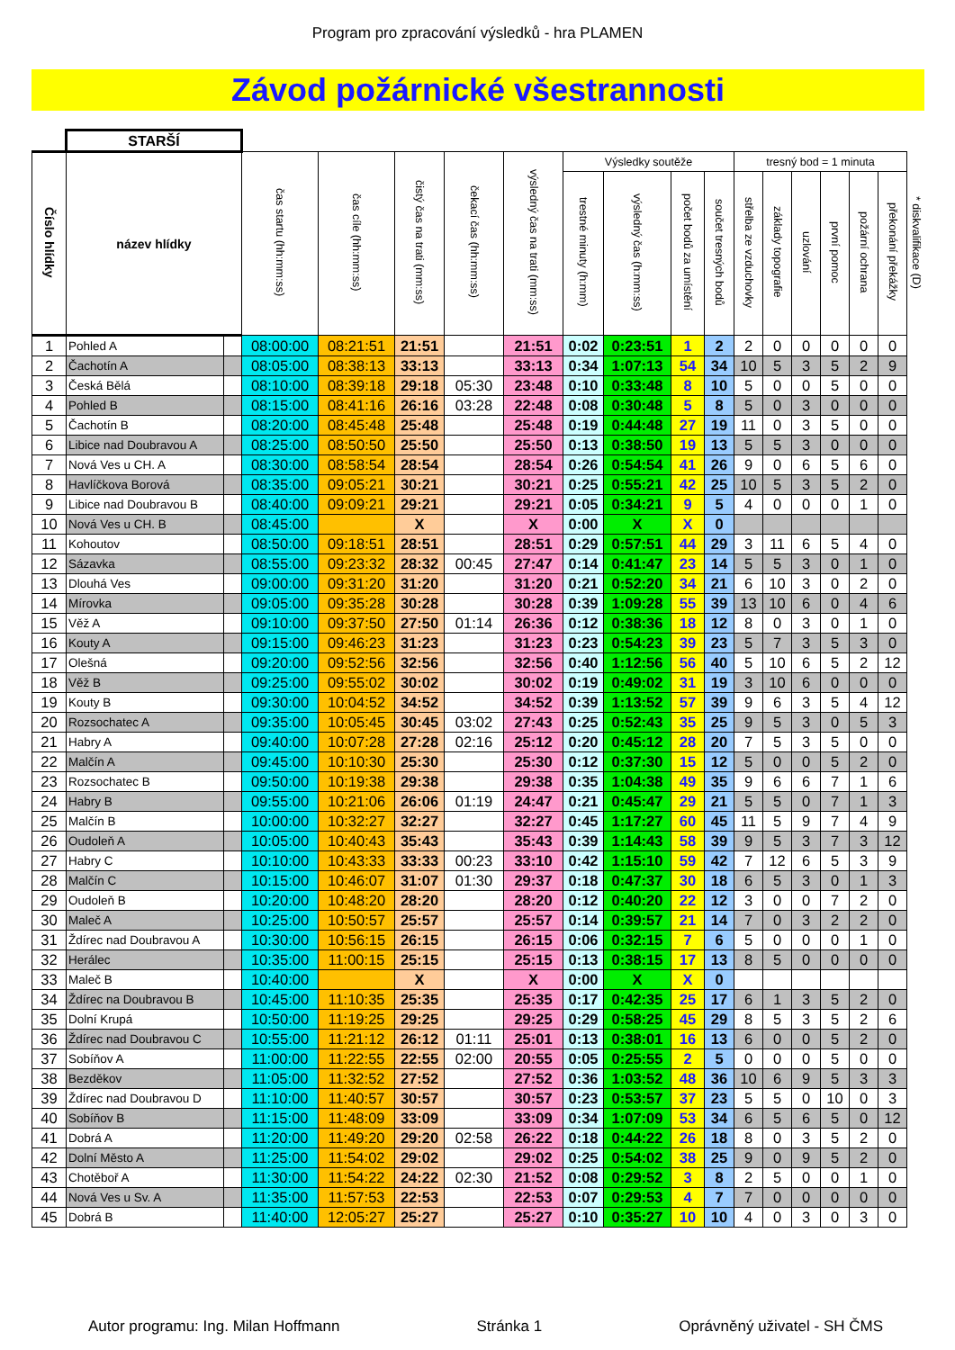Program pro zpracování výsledků - hra PLAMEN
Závod požárnické všestrannosti
| | STARŠÍ | | | | | | | | | | | | | | | | | |
| --- | --- | --- | --- | --- | --- | --- | --- | --- | --- | --- | --- | --- | --- | --- | --- | --- | --- | --- |
| Číslo hlídky | název hlídky | | čas startu (hh:mm:ss) | čas cíle (hh:mm:ss) | čistý čas na trati (mm:ss) | čekací čas (hh:mm:ss) | výsledný čas na trati (mm:ss) | Výsledky soutěže | | | | tresný bod = 1 minuta | | | | | | * diskvalifikace (D) |
| | | | | | | | | trestné minuty (h:mm) | výsledný čas (h:mm:ss) | počet bodů za umístění | součet tresných bodů | střelba ze vzduchovky | základy topografie | uzlování | první pomoc | požární ochrana | překonání překážky | |
| 1 | Pohled A | | 08:00:00 | 08:21:51 | 21:51 | | 21:51 | 0:02 | 0:23:51 | 1 | 2 | 2 | 0 | 0 | 0 | 0 | 0 | |
| 2 | Čachotín A | | 08:05:00 | 08:38:13 | 33:13 | | 33:13 | 0:34 | 1:07:13 | 54 | 34 | 10 | 5 | 3 | 5 | 2 | 9 | |
| 3 | Česká Bělá | | 08:10:00 | 08:39:18 | 29:18 | 05:30 | 23:48 | 0:10 | 0:33:48 | 8 | 10 | 5 | 0 | 0 | 5 | 0 | 0 | |
| 4 | Pohled B | | 08:15:00 | 08:41:16 | 26:16 | 03:28 | 22:48 | 0:08 | 0:30:48 | 5 | 8 | 5 | 0 | 3 | 0 | 0 | 0 | |
| 5 | Čachotín B | | 08:20:00 | 08:45:48 | 25:48 | | 25:48 | 0:19 | 0:44:48 | 27 | 19 | 11 | 0 | 3 | 5 | 0 | 0 | |
| 6 | Libice nad Doubravou A | | 08:25:00 | 08:50:50 | 25:50 | | 25:50 | 0:13 | 0:38:50 | 19 | 13 | 5 | 5 | 3 | 0 | 0 | 0 | |
| 7 | Nová Ves u CH. A | | 08:30:00 | 08:58:54 | 28:54 | | 28:54 | 0:26 | 0:54:54 | 41 | 26 | 9 | 0 | 6 | 5 | 6 | 0 | |
| 8 | Havlíčkova Borová | | 08:35:00 | 09:05:21 | 30:21 | | 30:21 | 0:25 | 0:55:21 | 42 | 25 | 10 | 5 | 3 | 5 | 2 | 0 | |
| 9 | Libice nad Doubravou B | | 08:40:00 | 09:09:21 | 29:21 | | 29:21 | 0:05 | 0:34:21 | 9 | 5 | 4 | 0 | 0 | 0 | 1 | 0 | |
| 10 | Nová Ves u CH. B | | 08:45:00 | | X | | X | 0:00 | X | X | 0 | | | | | | | |
| 11 | Kohoutov | | 08:50:00 | 09:18:51 | 28:51 | | 28:51 | 0:29 | 0:57:51 | 44 | 29 | 3 | 11 | 6 | 5 | 4 | 0 | |
| 12 | Sázavka | | 08:55:00 | 09:23:32 | 28:32 | 00:45 | 27:47 | 0:14 | 0:41:47 | 23 | 14 | 5 | 5 | 3 | 0 | 1 | 0 | |
| 13 | Dlouhá Ves | | 09:00:00 | 09:31:20 | 31:20 | | 31:20 | 0:21 | 0:52:20 | 34 | 21 | 6 | 10 | 3 | 0 | 2 | 0 | |
| 14 | Mírovka | | 09:05:00 | 09:35:28 | 30:28 | | 30:28 | 0:39 | 1:09:28 | 55 | 39 | 13 | 10 | 6 | 0 | 4 | 6 | |
| 15 | Věž A | | 09:10:00 | 09:37:50 | 27:50 | 01:14 | 26:36 | 0:12 | 0:38:36 | 18 | 12 | 8 | 0 | 3 | 0 | 1 | 0 | |
| 16 | Kouty A | | 09:15:00 | 09:46:23 | 31:23 | | 31:23 | 0:23 | 0:54:23 | 39 | 23 | 5 | 7 | 3 | 5 | 3 | 0 | |
| 17 | Olešná | | 09:20:00 | 09:52:56 | 32:56 | | 32:56 | 0:40 | 1:12:56 | 56 | 40 | 5 | 10 | 6 | 5 | 2 | 12 | |
| 18 | Věž B | | 09:25:00 | 09:55:02 | 30:02 | | 30:02 | 0:19 | 0:49:02 | 31 | 19 | 3 | 10 | 6 | 0 | 0 | 0 | |
| 19 | Kouty B | | 09:30:00 | 10:04:52 | 34:52 | | 34:52 | 0:39 | 1:13:52 | 57 | 39 | 9 | 6 | 3 | 5 | 4 | 12 | |
| 20 | Rozsochatec A | | 09:35:00 | 10:05:45 | 30:45 | 03:02 | 27:43 | 0:25 | 0:52:43 | 35 | 25 | 9 | 5 | 3 | 0 | 5 | 3 | |
| 21 | Habry A | | 09:40:00 | 10:07:28 | 27:28 | 02:16 | 25:12 | 0:20 | 0:45:12 | 28 | 20 | 7 | 5 | 3 | 5 | 0 | 0 | |
| 22 | Malčín A | | 09:45:00 | 10:10:30 | 25:30 | | 25:30 | 0:12 | 0:37:30 | 15 | 12 | 5 | 0 | 0 | 5 | 2 | 0 | |
| 23 | Rozsochatec B | | 09:50:00 | 10:19:38 | 29:38 | | 29:38 | 0:35 | 1:04:38 | 49 | 35 | 9 | 6 | 6 | 7 | 1 | 6 | |
| 24 | Habry B | | 09:55:00 | 10:21:06 | 26:06 | 01:19 | 24:47 | 0:21 | 0:45:47 | 29 | 21 | 5 | 5 | 0 | 7 | 1 | 3 | |
| 25 | Malčín B | | 10:00:00 | 10:32:27 | 32:27 | | 32:27 | 0:45 | 1:17:27 | 60 | 45 | 11 | 5 | 9 | 7 | 4 | 9 | |
| 26 | Oudoleň A | | 10:05:00 | 10:40:43 | 35:43 | | 35:43 | 0:39 | 1:14:43 | 58 | 39 | 9 | 5 | 3 | 7 | 3 | 12 | |
| 27 | Habry C | | 10:10:00 | 10:43:33 | 33:33 | 00:23 | 33:10 | 0:42 | 1:15:10 | 59 | 42 | 7 | 12 | 6 | 5 | 3 | 9 | |
| 28 | Malčín C | | 10:15:00 | 10:46:07 | 31:07 | 01:30 | 29:37 | 0:18 | 0:47:37 | 30 | 18 | 6 | 5 | 3 | 0 | 1 | 3 | |
| 29 | Oudoleň B | | 10:20:00 | 10:48:20 | 28:20 | | 28:20 | 0:12 | 0:40:20 | 22 | 12 | 3 | 0 | 0 | 7 | 2 | 0 | |
| 30 | Maleč A | | 10:25:00 | 10:50:57 | 25:57 | | 25:57 | 0:14 | 0:39:57 | 21 | 14 | 7 | 0 | 3 | 2 | 2 | 0 | |
| 31 | Ždírec nad Doubravou A | | 10:30:00 | 10:56:15 | 26:15 | | 26:15 | 0:06 | 0:32:15 | 7 | 6 | 5 | 0 | 0 | 0 | 1 | 0 | |
| 32 | Herálec | | 10:35:00 | 11:00:15 | 25:15 | | 25:15 | 0:13 | 0:38:15 | 17 | 13 | 8 | 5 | 0 | 0 | 0 | 0 | |
| 33 | Maleč B | | 10:40:00 | | X | | X | 0:00 | X | X | 0 | | | | | | | |
| 34 | Ždírec na Doubravou B | | 10:45:00 | 11:10:35 | 25:35 | | 25:35 | 0:17 | 0:42:35 | 25 | 17 | 6 | 1 | 3 | 5 | 2 | 0 | |
| 35 | Dolní Krupá | | 10:50:00 | 11:19:25 | 29:25 | | 29:25 | 0:29 | 0:58:25 | 45 | 29 | 8 | 5 | 3 | 5 | 2 | 6 | |
| 36 | Ždírec nad Doubravou C | | 10:55:00 | 11:21:12 | 26:12 | 01:11 | 25:01 | 0:13 | 0:38:01 | 16 | 13 | 6 | 0 | 0 | 5 | 2 | 0 | |
| 37 | Sobíňov A | | 11:00:00 | 11:22:55 | 22:55 | 02:00 | 20:55 | 0:05 | 0:25:55 | 2 | 5 | 0 | 0 | 0 | 5 | 0 | 0 | |
| 38 | Bezděkov | | 11:05:00 | 11:32:52 | 27:52 | | 27:52 | 0:36 | 1:03:52 | 48 | 36 | 10 | 6 | 9 | 5 | 3 | 3 | |
| 39 | Ždírec nad Doubravou D | | 11:10:00 | 11:40:57 | 30:57 | | 30:57 | 0:23 | 0:53:57 | 37 | 23 | 5 | 5 | 0 | 10 | 0 | 3 | |
| 40 | Sobíňov B | | 11:15:00 | 11:48:09 | 33:09 | | 33:09 | 0:34 | 1:07:09 | 53 | 34 | 6 | 5 | 6 | 5 | 0 | 12 | |
| 41 | Dobrá A | | 11:20:00 | 11:49:20 | 29:20 | 02:58 | 26:22 | 0:18 | 0:44:22 | 26 | 18 | 8 | 0 | 3 | 5 | 2 | 0 | |
| 42 | Dolní Město A | | 11:25:00 | 11:54:02 | 29:02 | | 29:02 | 0:25 | 0:54:02 | 38 | 25 | 9 | 0 | 9 | 5 | 2 | 0 | |
| 43 | Chotěboř A | | 11:30:00 | 11:54:22 | 24:22 | 02:30 | 21:52 | 0:08 | 0:29:52 | 3 | 8 | 2 | 5 | 0 | 0 | 1 | 0 | |
| 44 | Nová Ves u Sv. A | | 11:35:00 | 11:57:53 | 22:53 | | 22:53 | 0:07 | 0:29:53 | 4 | 7 | 7 | 0 | 0 | 0 | 0 | 0 | |
| 45 | Dobrá B | | 11:40:00 | 12:05:27 | 25:27 | | 25:27 | 0:10 | 0:35:27 | 10 | 10 | 4 | 0 | 3 | 0 | 3 | 0 | |
Autor programu: Ing. Milan Hoffmann Stránka 1 Oprávněný uživatel - SH ČMS